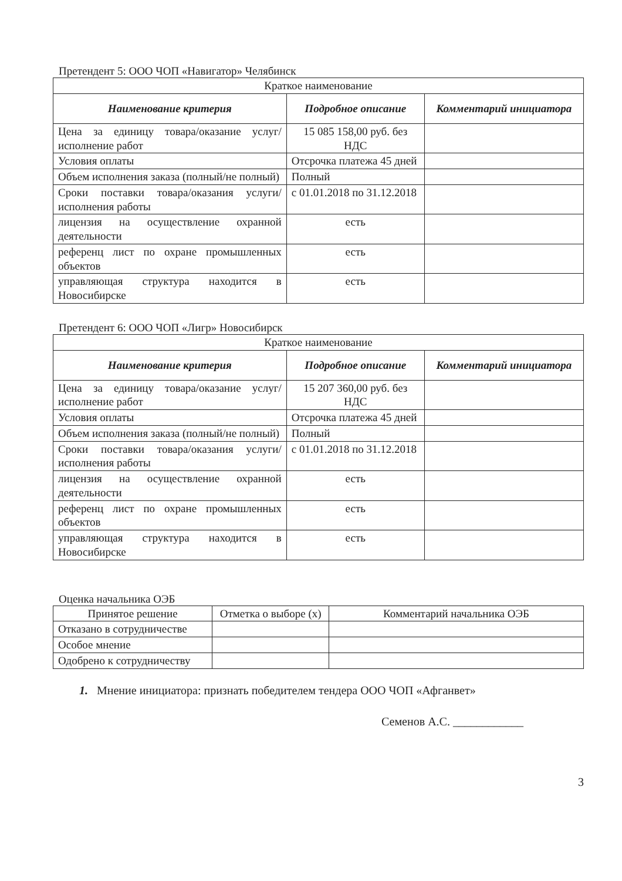Претендент 5: ООО ЧОП «Навигатор» Челябинск
| Краткое наименование | | |
| Наименование критерия | Подробное описание | Комментарий инициатора |
| Цена за единицу товара/оказание услуг/исполнение работ | 15 085 158,00 руб. без НДС | |
| Условия оплаты | Отсрочка платежа 45 дней | |
| Объем исполнения заказа (полный/не полный) | Полный | |
| Сроки поставки товара/оказания услуги/исполнения работы | с 01.01.2018 по 31.12.2018 | |
| лицензия на осуществление охранной деятельности | есть | |
| референц лист по охране промышленных объектов | есть | |
| управляющая структура находится в Новосибирске | есть | |
Претендент 6: ООО ЧОП «Лигр» Новосибирск
| Краткое наименование | | |
| Наименование критерия | Подробное описание | Комментарий инициатора |
| Цена за единицу товара/оказание услуг/исполнение работ | 15 207 360,00 руб. без НДС | |
| Условия оплаты | Отсрочка платежа 45 дней | |
| Объем исполнения заказа (полный/не полный) | Полный | |
| Сроки поставки товара/оказания услуги/исполнения работы | с 01.01.2018 по 31.12.2018 | |
| лицензия на осуществление охранной деятельности | есть | |
| референц лист по охране промышленных объектов | есть | |
| управляющая структура находится в Новосибирске | есть | |
Оценка начальника ОЭБ
| Принятое решение | Отметка о выборе (x) | Комментарий начальника ОЭБ |
| Отказано в сотрудничестве | | |
| Особое мнение | | |
| Одобрено к сотрудничеству | | |
1. Мнение инициатора: признать победителем тендера ООО ЧОП «Афганвет»
Семенов А.С. ____________
3